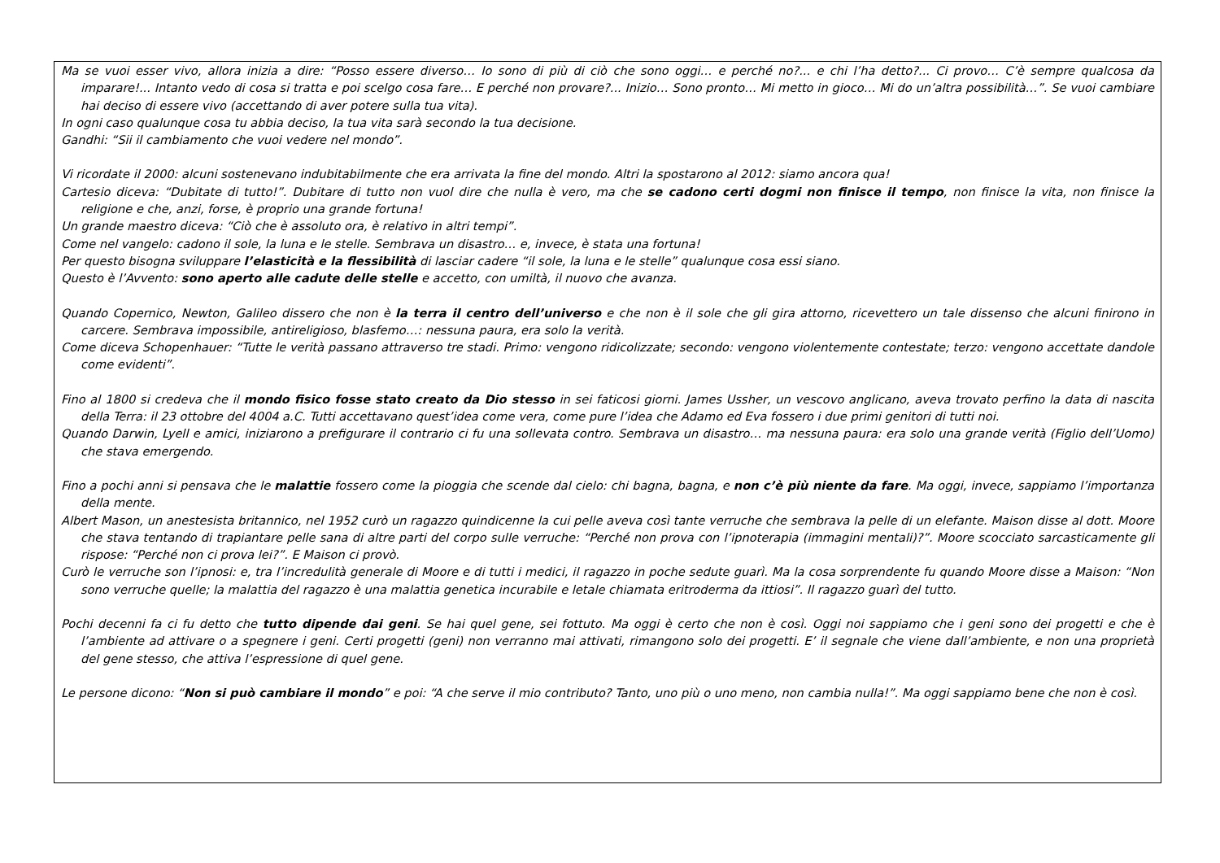Ma se vuoi esser vivo, allora inizia a dire: “Posso essere diverso… Io sono di più di ciò che sono oggi… e perché no?... e chi l’ha detto?... Ci provo… C’è sempre qualcosa da imparare!... Intanto vedo di cosa si tratta e poi scelgo cosa fare… E perché non provare?... Inizio… Sono pronto… Mi metto in gioco… Mi do un’altra possibilità…”. Se vuoi cambiare hai deciso di essere vivo (accettando di aver potere sulla tua vita).
In ogni caso qualunque cosa tu abbia deciso, la tua vita sarà secondo la tua decisione.
Gandhi: “Sii il cambiamento che vuoi vedere nel mondo”.
Vi ricordate il 2000: alcuni sostenevano indubitabilmente che era arrivata la fine del mondo. Altri la spostarono al 2012: siamo ancora qua!
Cartesio diceva: “Dubitate di tutto!”. Dubitare di tutto non vuol dire che nulla è vero, ma che se cadono certi dogmi non finisce il tempo, non finisce la vita, non finisce la religione e che, anzi, forse, è proprio una grande fortuna!
Un grande maestro diceva: “Ciò che è assoluto ora, è relativo in altri tempi”.
Come nel vangelo: cadono il sole, la luna e le stelle. Sembrava un disastro… e, invece, è stata una fortuna!
Per questo bisogna sviluppare l’elasticità e la flessibilità di lasciar cadere “il sole, la luna e le stelle” qualunque cosa essi siano.
Questo è l’Avvento: sono aperto alle cadute delle stelle e accetto, con umiltà, il nuovo che avanza.
Quando Copernico, Newton, Galileo dissero che non è la terra il centro dell’universo e che non è il sole che gli gira attorno, ricevettero un tale dissenso che alcuni finirono in carcere. Sembrava impossibile, antireligioso, blasfemo…: nessuna paura, era solo la verità.
Come diceva Schopenhauer: “Tutte le verità passano attraverso tre stadi. Primo: vengono ridicolizzate; secondo: vengono violentemente contestate; terzo: vengono accettate dandole come evidenti”.
Fino al 1800 si credeva che il mondo fisico fosse stato creato da Dio stesso in sei faticosi giorni. James Ussher, un vescovo anglicano, aveva trovato perfino la data di nascita della Terra: il 23 ottobre del 4004 a.C. Tutti accettavano quest’idea come vera, come pure l’idea che Adamo ed Eva fossero i due primi genitori di tutti noi.
Quando Darwin, Lyell e amici, iniziarono a prefigurare il contrario ci fu una sollevata contro. Sembrava un disastro… ma nessuna paura: era solo una grande verità (Figlio dell’Uomo) che stava emergendo.
Fino a pochi anni si pensava che le malattie fossero come la pioggia che scende dal cielo: chi bagna, bagna, e non c’è più niente da fare. Ma oggi, invece, sappiamo l’importanza della mente.
Albert Mason, un anestesista britannico, nel 1952 curò un ragazzo quindicenne la cui pelle aveva così tante verruche che sembrava la pelle di un elefante. Maison disse al dott. Moore che stava tentando di trapiantare pelle sana di altre parti del corpo sulle verruche: “Perché non prova con l’ipnoterapia (immagini mentali)?”. Moore scocciato sarcasticamente gli rispose: “Perché non ci prova lei?”. E Maison ci provò.
Curò le verruche son l’ipnosi: e, tra l’incredulità generale di Moore e di tutti i medici, il ragazzo in poche sedute guarì. Ma la cosa sorprendente fu quando Moore disse a Maison: “Non sono verruche quelle; la malattia del ragazzo è una malattia genetica incurabile e letale chiamata eritroderma da ittiosi”. Il ragazzo guarì del tutto.
Pochi decenni fa ci fu detto che tutto dipende dai geni. Se hai quel gene, sei fottuto. Ma oggi è certo che non è così. Oggi noi sappiamo che i geni sono dei progetti e che è l’ambiente ad attivare o a spegnere i geni. Certi progetti (geni) non verranno mai attivati, rimangono solo dei progetti. E’ il segnale che viene dall’ambiente, e non una proprietà del gene stesso, che attiva l’espressione di quel gene.
Le persone dicono: “Non si può cambiare il mondo” e poi: “A che serve il mio contributo? Tanto, uno più o uno meno, non cambia nulla!”. Ma oggi sappiamo bene che non è così.